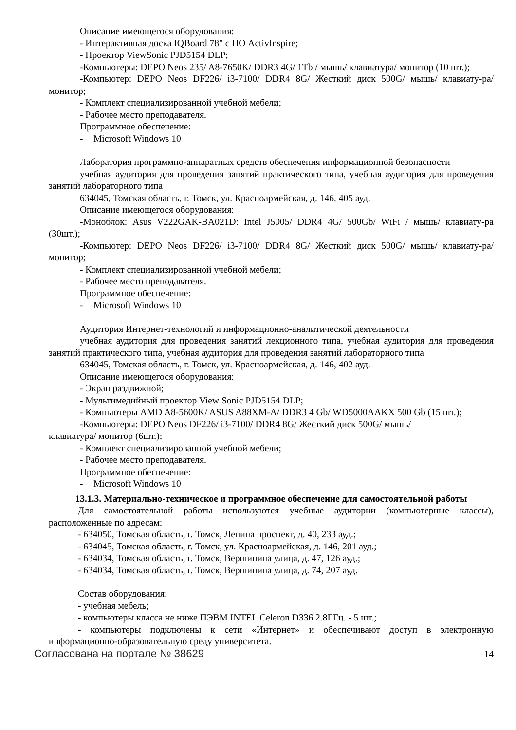Описание имеющегося оборудования:
- Интерактивная доска IQBoard 78" с ПО ActivInspire;
- Проектор ViewSonic PJD5154 DLP;
-Компьютеры: DEPO Neos 235/ A8-7650K/ DDR3 4G/ 1Tb / мышь/ клавиатура/ монитор (10 шт.);
-Компьютер: DEPO Neos DF226/ i3-7100/ DDR4 8G/ Жесткий диск 500G/ мышь/ клавиату-ра/ монитор;
- Комплект специализированной учебной мебели;
- Рабочее место преподавателя.
Программное обеспечение:
- Microsoft Windows 10
Лаборатория программно-аппаратных средств обеспечения информационной безопасности
учебная аудитория для проведения занятий практического типа, учебная аудитория для проведения занятий лабораторного типа
634045, Томская область, г. Томск, ул. Красноармейская, д. 146, 405 ауд.
Описание имеющегося оборудования:
-Моноблок: Asus V222GAK-BA021D: Intel J5005/ DDR4 4G/ 500Gb/ WiFi / мышь/ клавиату-ра (30шт.);
-Компьютер: DEPO Neos DF226/ i3-7100/ DDR4 8G/ Жесткий диск 500G/ мышь/ клавиату-ра/ монитор;
- Комплект специализированной учебной мебели;
- Рабочее место преподавателя.
Программное обеспечение:
- Microsoft Windows 10
Аудитория Интернет-технологий и информационно-аналитической деятельности
учебная аудитория для проведения занятий лекционного типа, учебная аудитория для проведения занятий практического типа, учебная аудитория для проведения занятий лабораторного типа
634045, Томская область, г. Томск, ул. Красноармейская, д. 146, 402 ауд.
Описание имеющегося оборудования:
- Экран раздвижной;
- Мультимедийный проектор View Sonic PJD5154 DLP;
- Компьютеры AMD A8-5600K/ ASUS A88XM-A/ DDR3 4 Gb/ WD5000AAKX 500 Gb (15 шт.);
-Компьютеры: DEPO Neos DF226/ i3-7100/ DDR4 8G/ Жесткий диск 500G/ мышь/
клавиатура/ монитор (6шт.);
- Комплект специализированной учебной мебели;
- Рабочее место преподавателя.
Программное обеспечение:
- Microsoft Windows 10
13.1.3. Материально-техническое и программное обеспечение для самостоятельной работы
Для самостоятельной работы используются учебные аудитории (компьютерные классы), расположенные по адресам:
- 634050, Томская область, г. Томск, Ленина проспект, д. 40, 233 ауд.;
- 634045, Томская область, г. Томск, ул. Красноармейская, д. 146, 201 ауд.;
- 634034, Томская область, г. Томск, Вершинина улица, д. 47, 126 ауд.;
- 634034, Томская область, г. Томск, Вершинина улица, д. 74, 207 ауд.
Состав оборудования:
- учебная мебель;
- компьютеры класса не ниже ПЭВМ INTEL Celeron D336 2.8ГГц. - 5 шт.;
- компьютеры подключены к сети «Интернет» и обеспечивают доступ в электронную информационно-образовательную среду университета.
Согласована на портале № 38629 14